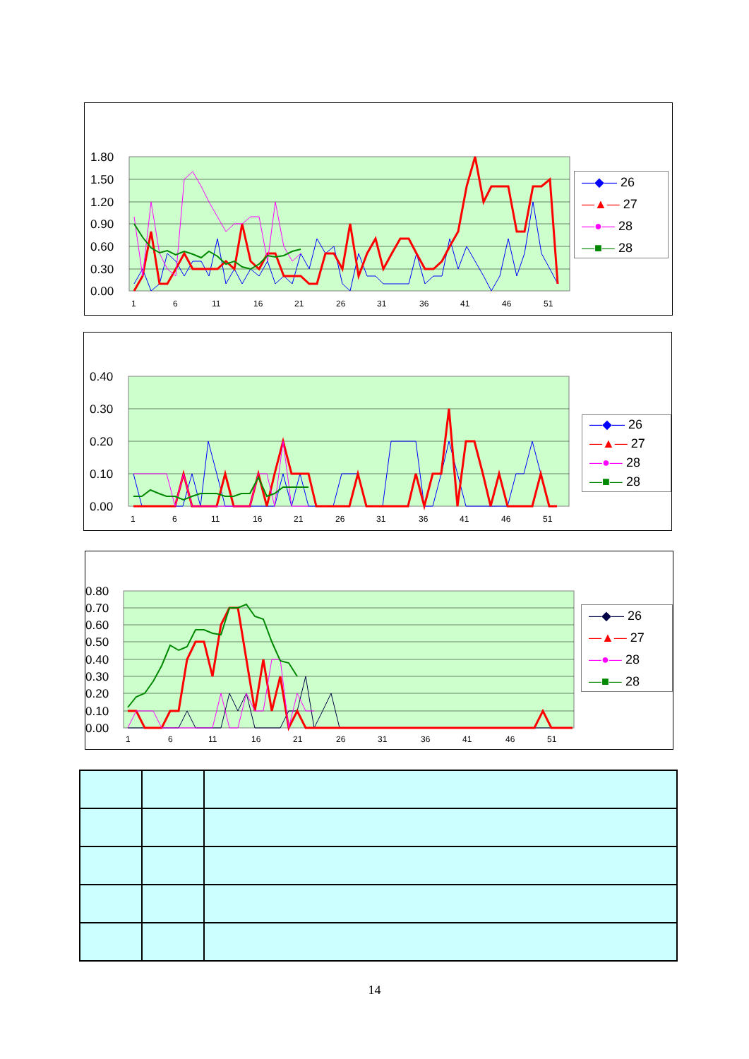1.80
1.50
1.20
0.90
0.60
0.30
0.00
1
6
11
16
21
26
31
36
41
46
51
—◆— 26
—▲— 27
—●— 28
—■— 28
0.40
0.30
0.20
0.10
0.00
1
6
11
16
21
26
31
36
41
46
51
—◆— 26
—▲— 27
—●— 28
—■— 28
0.80
0.70
0.60
0.50
0.40
0.30
0.20
0.10
0.00
1
6
11
16
21
26
31
36
41
46
51
—◆— 26
—▲— 27
—●— 28
—■— 28
14